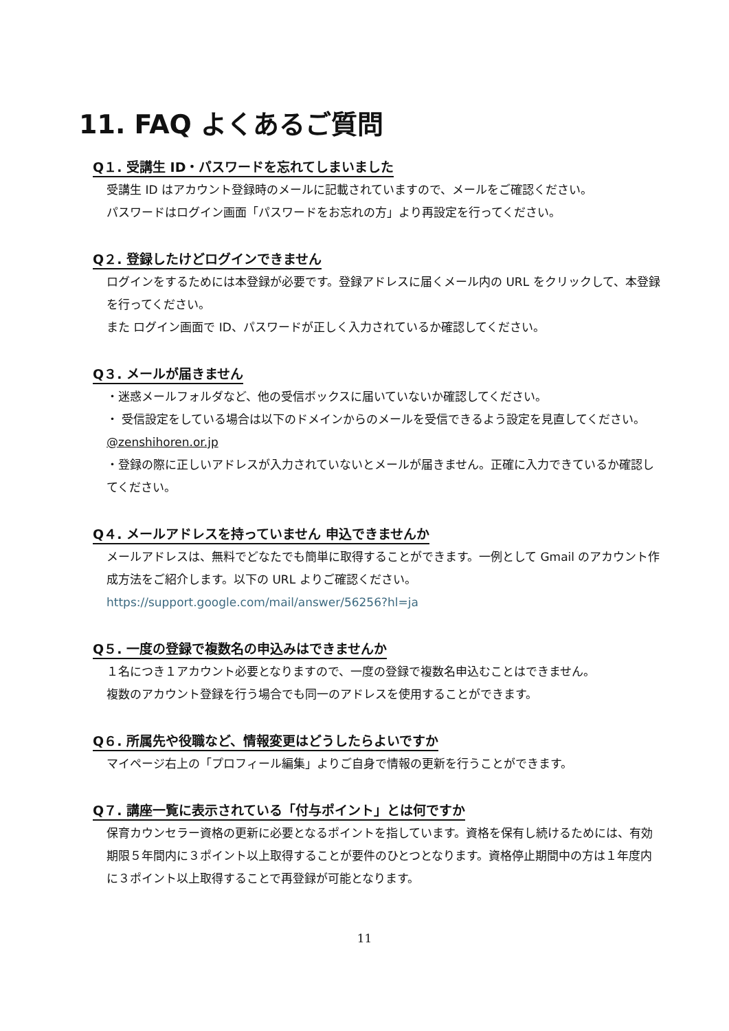11. FAQ よくあるご質問
Q１. 受講生 ID・パスワードを忘れてしまいました
受講生 ID はアカウント登録時のメールに記載されていますので、メールをご確認ください。
パスワードはログイン画面「パスワードをお忘れの方」より再設定を行ってください。
Q２. 登録したけどログインできません
ログインをするためには本登録が必要です。登録アドレスに届くメール内の URL をクリックして、本登録を行ってください。
また ログイン画面で ID、パスワードが正しく入力されているか確認してください。
Q３. メールが届きません
・迷惑メールフォルダなど、他の受信ボックスに届いていないか確認してください。
・ 受信設定をしている場合は以下のドメインからのメールを受信できるよう設定を見直してください。@zenshihoren.or.jp
・登録の際に正しいアドレスが入力されていないとメールが届きません。正確に入力できているか確認してください。
Q４. メールアドレスを持っていません 申込できませんか
メールアドレスは、無料でどなたでも簡単に取得することができます。一例として Gmail のアカウント作成方法をご紹介します。以下の URL よりご確認ください。
https://support.google.com/mail/answer/56256?hl=ja
Q５. 一度の登録で複数名の申込みはできませんか
１名につき１アカウント必要となりますので、一度の登録で複数名申込むことはできません。
複数のアカウント登録を行う場合でも同一のアドレスを使用することができます。
Q６. 所属先や役職など、情報変更はどうしたらよいですか
マイページ右上の「プロフィール編集」よりご自身で情報の更新を行うことができます。
Q７. 講座一覧に表示されている「付与ポイント」とは何ですか
保育カウンセラー資格の更新に必要となるポイントを指しています。資格を保有し続けるためには、有効期限５年間内に３ポイント以上取得することが要件のひとつとなります。資格停止期間中の方は１年度内に３ポイント以上取得することで再登録が可能となります。
11